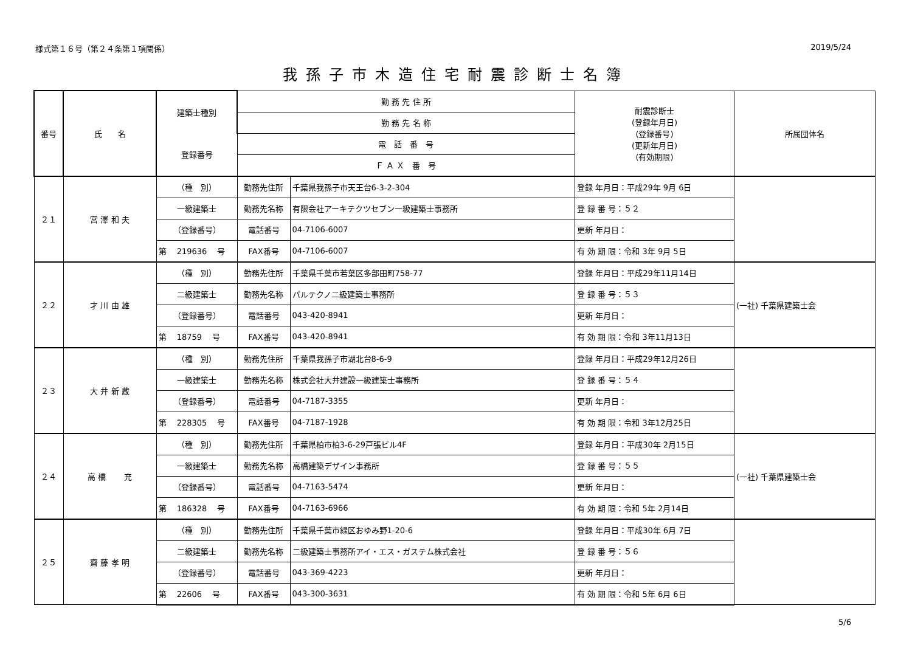様式第１６号（第２４条第１項関係） 2019/5/24
我孫子市木造住宅耐震診断士名簿
| 番号 | 氏 名 | 建築士種別 | 勤 務 先 住 所 | | 耐震診断士 (登録年月日) (登録番号) (更新年月日) (有効期限) | 所属団体名 |
| --- | --- | --- | --- | --- | --- | --- |
| | | | 勤 務 先 名 称 | | | |
| | | 登録番号 | 電 話 番 号 | | | |
| | | | Ｆ Ａ Ｘ 番 号 | | | |
| ２１ | 宮 澤 和 夫 | （種 別） | 勤務先住所 | 千葉県我孫子市天王台6-3-2-304 | 登録 年月日：平成29年 9月 6日 | |
| | | 一級建築士 | 勤務先名称 | 有限会社アーキテクツセブン一級建築士事務所 | 登 録 番 号：５２ | |
| | | （登録番号） | 電話番号 | 04-7106-6007 | 更新 年月日： | |
| | | 第 219636 号 | FAX番号 | 04-7106-6007 | 有 効 期 限：令和 3年 9月 5日 | |
| ２２ | 才 川 由 雄 | （種 別） | 勤務先住所 | 千葉県千葉市若葉区多部田町758-77 | 登録 年月日：平成29年11月14日 | (一社) 千葉県建築士会 |
| | | 二級建築士 | 勤務先名称 | パルテクノ二級建築士事務所 | 登 録 番 号：５３ | |
| | | （登録番号） | 電話番号 | 043-420-8941 | 更新 年月日： | |
| | | 第 18759 号 | FAX番号 | 043-420-8941 | 有 効 期 限：令和 3年11月13日 | |
| ２３ | 大 井 新 蔵 | （種 別） | 勤務先住所 | 千葉県我孫子市湖北台8-6-9 | 登録 年月日：平成29年12月26日 | |
| | | 一級建築士 | 勤務先名称 | 株式会社大井建設一級建築士事務所 | 登 録 番 号：５４ | |
| | | （登録番号） | 電話番号 | 04-7187-3355 | 更新 年月日： | |
| | | 第 228305 号 | FAX番号 | 04-7187-1928 | 有 効 期 限：令和 3年12月25日 | |
| ２４ | 高 橋 充 | （種 別） | 勤務先住所 | 千葉県柏市柏3-6-29戸張ビル4F | 登録 年月日：平成30年 2月15日 | (一社) 千葉県建築士会 |
| | | 一級建築士 | 勤務先名称 | 高橋建築デザイン事務所 | 登 録 番 号：５５ | |
| | | （登録番号） | 電話番号 | 04-7163-5474 | 更新 年月日： | |
| | | 第 186328 号 | FAX番号 | 04-7163-6966 | 有 効 期 限：令和 5年 2月14日 | |
| ２５ | 齋 藤 孝 明 | （種 別） | 勤務先住所 | 千葉県千葉市緑区おゆみ野1-20-6 | 登録 年月日：平成30年 6月 7日 | |
| | | 二級建築士 | 勤務先名称 | 二級建築士事務所アイ・エス・ガステム株式会社 | 登 録 番 号：５６ | |
| | | （登録番号） | 電話番号 | 043-369-4223 | 更新 年月日： | |
| | | 第 22606 号 | FAX番号 | 043-300-3631 | 有 効 期 限：令和 5年 6月 6日 | |
5/6